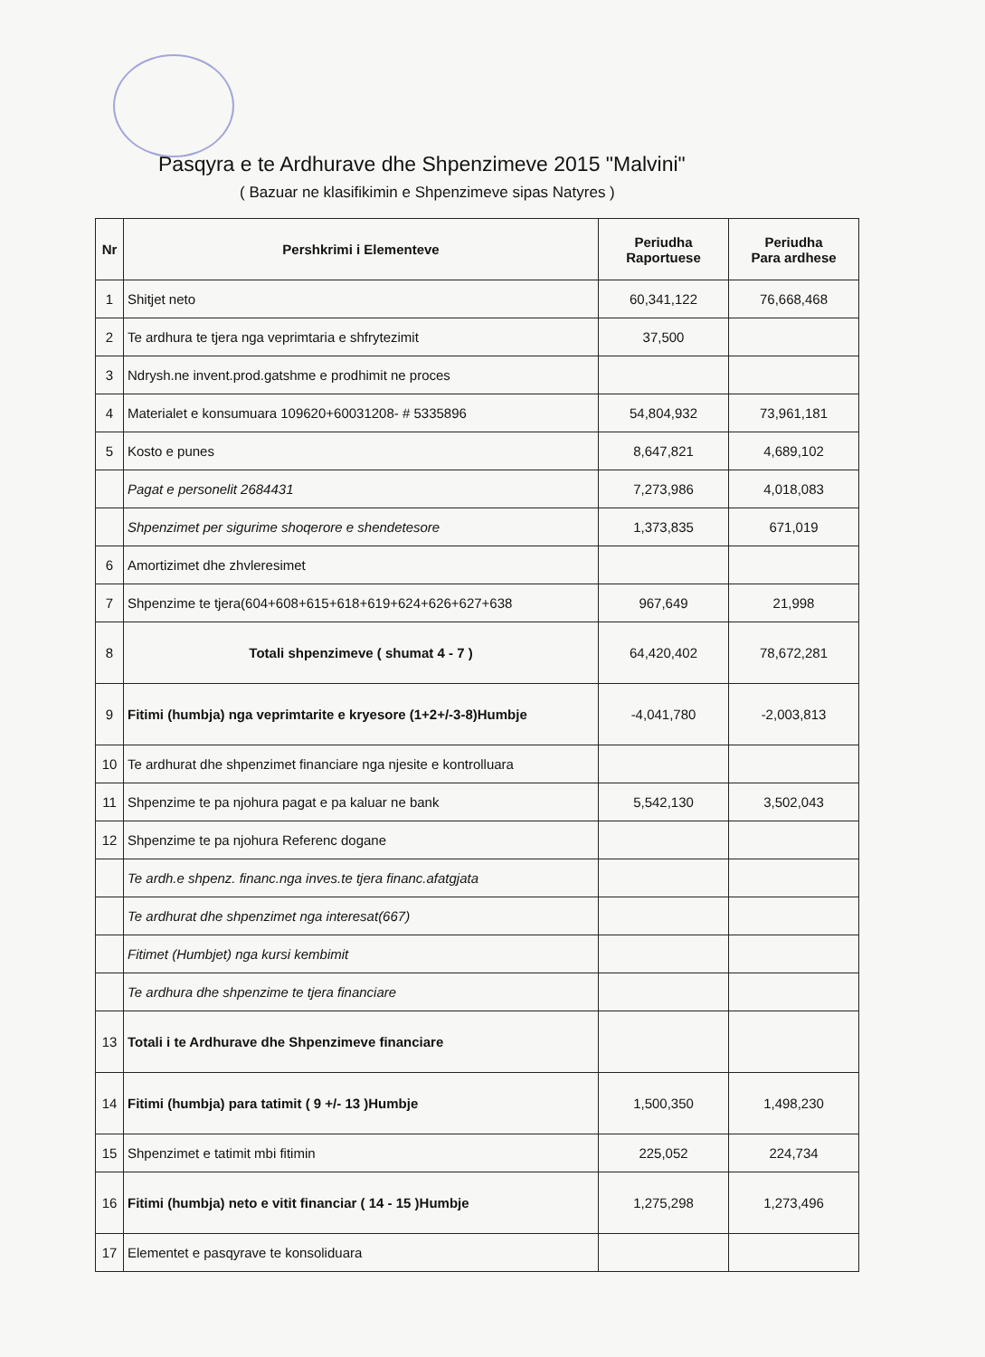Pasqyra e te Ardhurave dhe Shpenzimeve 2015 "Malvini"
( Bazuar ne klasifikimin e Shpenzimeve sipas Natyres )
| Nr | Pershkrimi i Elementeve | Periudha Raportuese | Periudha Para ardhese |
| --- | --- | --- | --- |
| 1 | Shitjet neto | 60,341,122 | 76,668,468 |
| 2 | Te ardhura te tjera nga veprimtaria e shfrytezimit | 37,500 | |
| 3 | Ndrysh.ne invent.prod.gatshme e prodhimit ne proces | | |
| 4 | Materialet e konsumuara 109620+60031208- # 5335896 | 54,804,932 | 73,961,181 |
| 5 | Kosto e punes | 8,647,821 | 4,689,102 |
| | Pagat e personelit 2684431 | 7,273,986 | 4,018,083 |
| | Shpenzimet per sigurime shoqerore e shendetesore | 1,373,835 | 671,019 |
| 6 | Amortizimet dhe zhvleresimet | | |
| 7 | Shpenzime te tjera(604+608+615+618+619+624+626+627+638 | 967,649 | 21,998 |
| 8 | Totali shpenzimeve ( shumat 4 - 7 ) | 64,420,402 | 78,672,281 |
| 9 | Fitimi (humbja) nga veprimtarite e kryesore (1+2+/-3-8)Humbje | -4,041,780 | -2,003,813 |
| 10 | Te ardhurat dhe shpenzimet financiare nga njesite e kontrolluara | | |
| 11 | Shpenzime te pa njohura pagat e pa kaluar ne bank | 5,542,130 | 3,502,043 |
| 12 | Shpenzime te pa njohura Referenc dogane | | |
| | Te ardh.e shpenz. financ.nga inves.te tjera financ.afatgjata | | |
| | Te ardhurat dhe shpenzimet nga interesat(667) | | |
| | Fitimet (Humbjet) nga kursi kembimit | | |
| | Te ardhura dhe shpenzime te tjera financiare | | |
| 13 | Totali i te Ardhurave dhe Shpenzimeve financiare | | |
| 14 | Fitimi (humbja) para tatimit ( 9 +/- 13 )Humbje | 1,500,350 | 1,498,230 |
| 15 | Shpenzimet e tatimit mbi fitimin | 225,052 | 224,734 |
| 16 | Fitimi (humbja) neto e vitit financiar ( 14 - 15 )Humbje | 1,275,298 | 1,273,496 |
| 17 | Elementet e pasqyrave te konsoliduara | | |